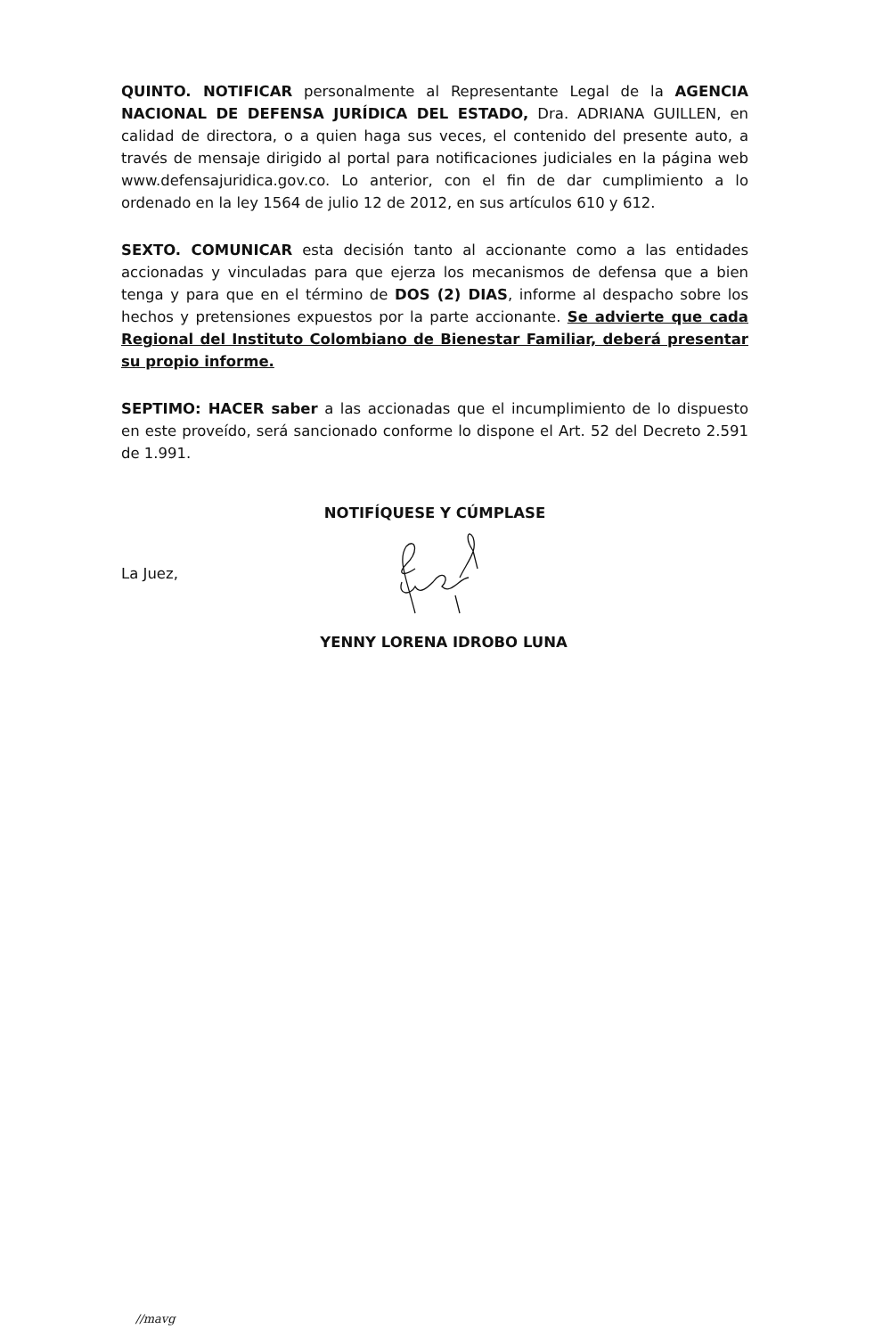QUINTO. NOTIFICAR personalmente al Representante Legal de la AGENCIA NACIONAL DE DEFENSA JURÍDICA DEL ESTADO, Dra. ADRIANA GUILLEN, en calidad de directora, o a quien haga sus veces, el contenido del presente auto, a través de mensaje dirigido al portal para notificaciones judiciales en la página web www.defensajuridica.gov.co. Lo anterior, con el fin de dar cumplimiento a lo ordenado en la ley 1564 de julio 12 de 2012, en sus artículos 610 y 612.
SEXTO. COMUNICAR esta decisión tanto al accionante como a las entidades accionadas y vinculadas para que ejerza los mecanismos de defensa que a bien tenga y para que en el término de DOS (2) DIAS, informe al despacho sobre los hechos y pretensiones expuestos por la parte accionante. Se advierte que cada Regional del Instituto Colombiano de Bienestar Familiar, deberá presentar su propio informe.
SEPTIMO: HACER saber a las accionadas que el incumplimiento de lo dispuesto en este proveído, será sancionado conforme lo dispone el Art. 52 del Decreto 2.591 de 1.991.
NOTIFÍQUESE Y CÚMPLASE
La Juez,
YENNY LORENA IDROBO LUNA
//mavg